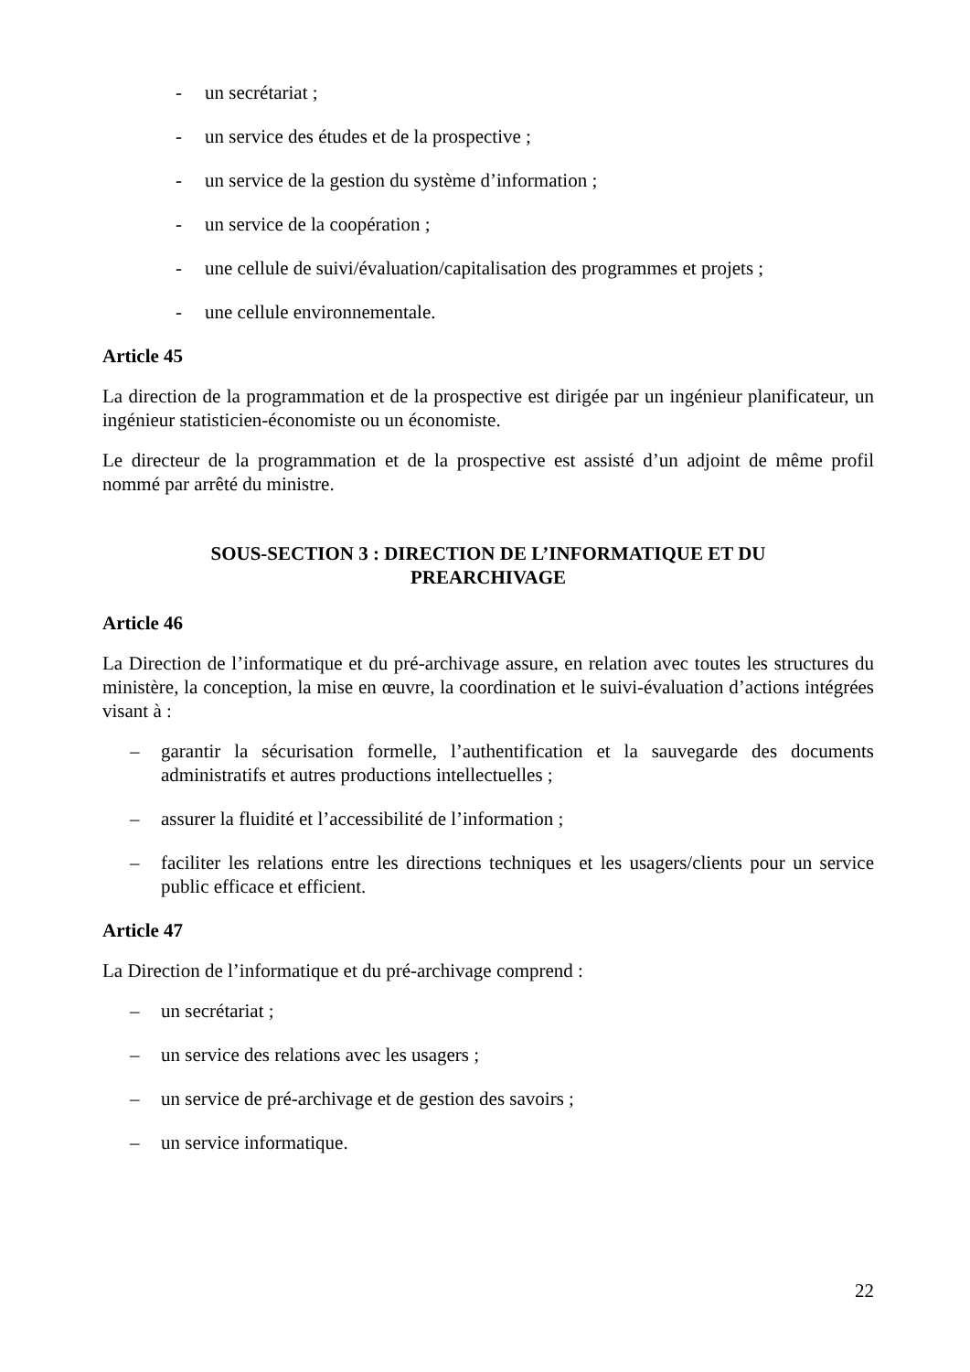- un secrétariat ;
- un service des études et de la prospective ;
- un service de la gestion du système d’information ;
- un service de la coopération ;
- une cellule de suivi/évaluation/capitalisation des programmes et projets ;
- une cellule environnementale.
Article 45
La direction de la programmation et de la prospective est dirigée par un ingénieur planificateur, un ingénieur statisticien-économiste ou un économiste.
Le directeur de la programmation et de la prospective est assisté d’un adjoint de même profil nommé par arrêté du ministre.
SOUS-SECTION 3 : DIRECTION DE L’INFORMATIQUE ET DU
PREARCHIVAGE
Article 46
La Direction de l’informatique et du pré-archivage assure, en relation avec toutes les structures du ministère, la conception, la mise en œuvre, la coordination et le suivi-évaluation d’actions intégrées visant à :
– garantir la sécurisation formelle, l’authentification et la sauvegarde des documents administratifs et autres productions intellectuelles ;
– assurer la fluidité et l’accessibilité de l’information ;
– faciliter les relations entre les directions techniques et les usagers/clients pour un service public efficace et efficient.
Article 47
La Direction de l’informatique et du pré-archivage comprend :
– un secrétariat ;
– un service des relations avec les usagers ;
– un service de pré-archivage et de gestion des savoirs ;
– un service informatique.
22